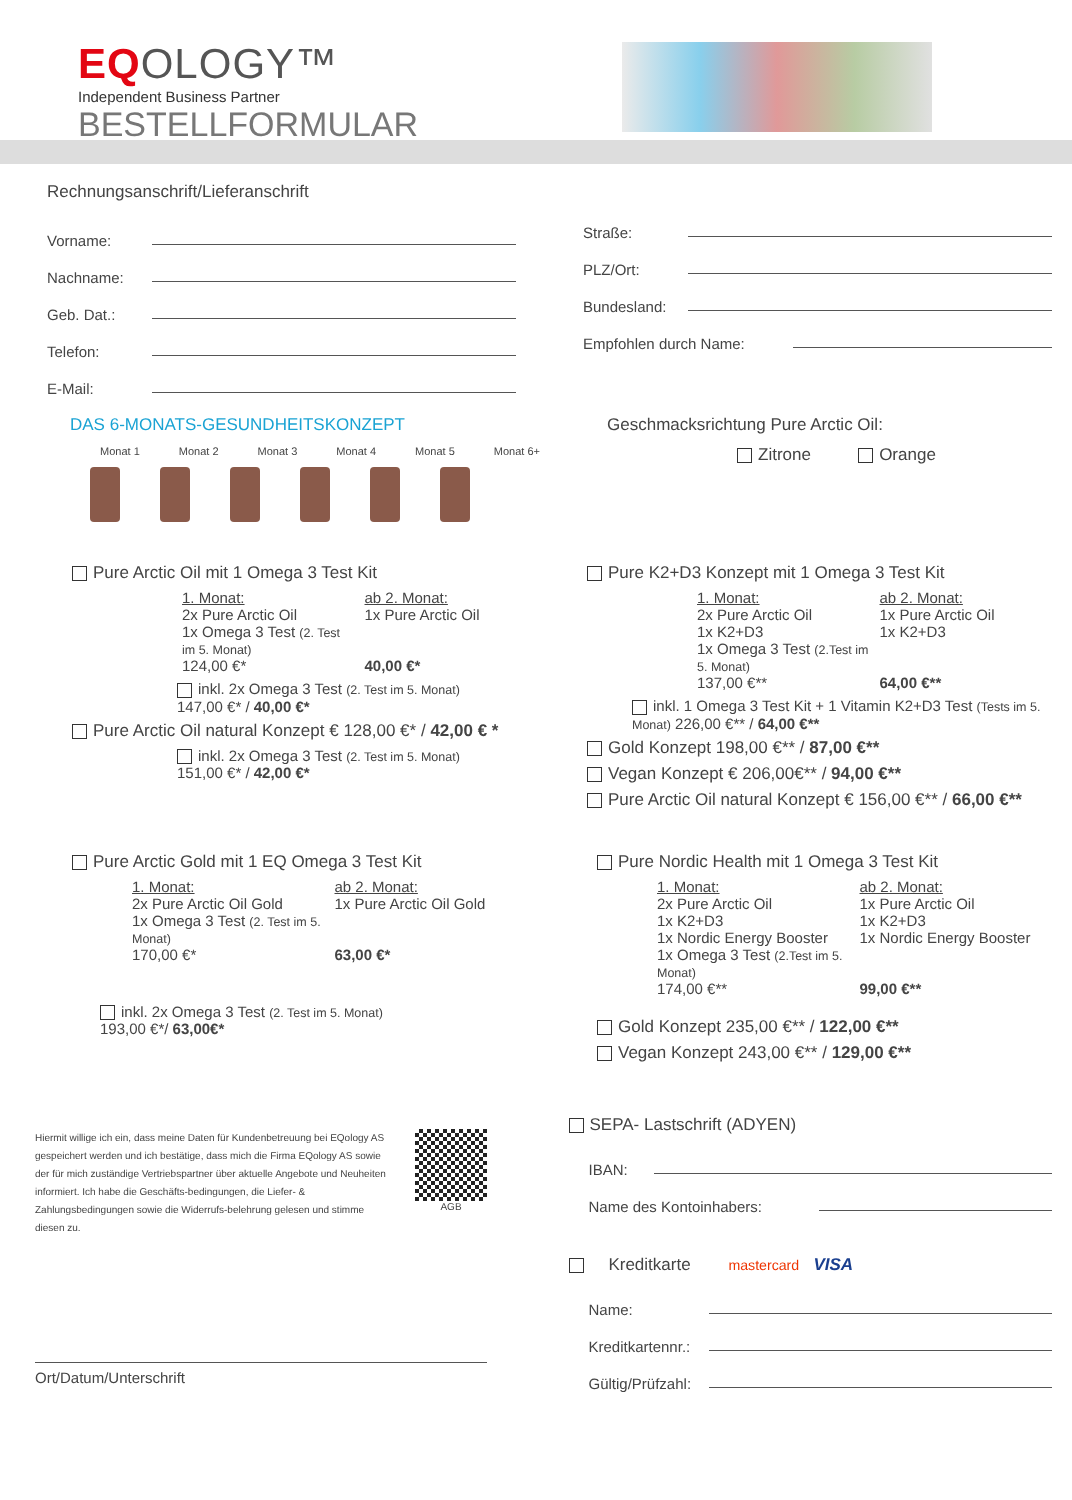EQOLOGY™
Independent Business Partner
BESTELLFORMULAR
Rechnungsanschrift/Lieferanschrift
Vorname:
Nachname:
Geb. Dat.:
Telefon:
E-Mail:
Straße:
PLZ/Ort:
Bundesland:
Empfohlen durch Name:
DAS 6-MONATS-GESUNDHEITSKONZEPT
Monat 1 Monat 2 Monat 3 Monat 4 Monat 5 Monat 6+
Geschmacksrichtung Pure Arctic Oil:
Zitrone Orange
Pure Arctic Oil mit 1 Omega 3 Test Kit
1. Monat: ab 2. Monat: 2x Pure Arctic Oil 1x Pure Arctic Oil 1x Omega 3 Test (2. Test im 5. Monat) 124,00 €* 40,00 €*
inkl. 2x Omega 3 Test (2. Test im 5. Monat)
147,00 €* / 40,00 €*
Pure Arctic Oil natural Konzept € 128,00 €* / 42,00 € *
inkl. 2x Omega 3 Test (2. Test im 5. Monat)
151,00 €* / 42,00 €*
Pure K2+D3 Konzept mit 1 Omega 3 Test Kit
1. Monat: ab 2. Monat: 2x Pure Arctic Oil 1x Pure Arctic Oil 1x K2+D3 1x K2+D3 1x Omega 3 Test (2.Test im 5. Monat) 137,00 €** 64,00 €**
inkl. 1 Omega 3 Test Kit + 1 Vitamin K2+D3 Test (Tests im 5. Monat) 226,00 €** / 64,00 €**
Gold Konzept 198,00 €** / 87,00 €**
Vegan Konzept € 206,00€** / 94,00 €**
Pure Arctic Oil natural Konzept € 156,00 €** / 66,00 €**
Pure Arctic Gold mit 1 EQ Omega 3 Test Kit
1. Monat: ab 2. Monat: 2x Pure Arctic Oil Gold 1x Pure Arctic Oil Gold 1x Omega 3 Test (2. Test im 5. Monat) 170,00 €* 63,00 €*
inkl. 2x Omega 3 Test (2. Test im 5. Monat)
193,00 €*/ 63,00€*
Pure Nordic Health mit 1 Omega 3 Test Kit
1. Monat: ab 2. Monat: 2x Pure Arctic Oil 1x Pure Arctic Oil 1x K2+D3 1x K2+D3 1x Nordic Energy Booster 1x Nordic Energy Booster 1x Omega 3 Test (2.Test im 5. Monat) 174,00 €** 99,00 €**
Gold Konzept 235,00 €** / 122,00 €**
Vegan Konzept 243,00 €** / 129,00 €**
Hiermit willige ich ein, dass meine Daten für Kundenbetreuung bei EQology AS gespeichert werden und ich bestätige, dass mich die Firma EQology AS sowie der für mich zuständige Vertriebspartner über aktuelle Angebote und Neuheiten informiert. Ich habe die Geschäfts-bedingungen, die Liefer- & Zahlungsbedingungen sowie die Widerrufs-belehrung gelesen und stimme diesen zu.
AGB
SEPA- Lastschrift (ADYEN)
IBAN:
Name des Kontoinhabers:
Kreditkarte mastercard VISA
Name:
Kreditkartennr.:
Gültig/Prüfzahl:
Ort/Datum/Unterschrift